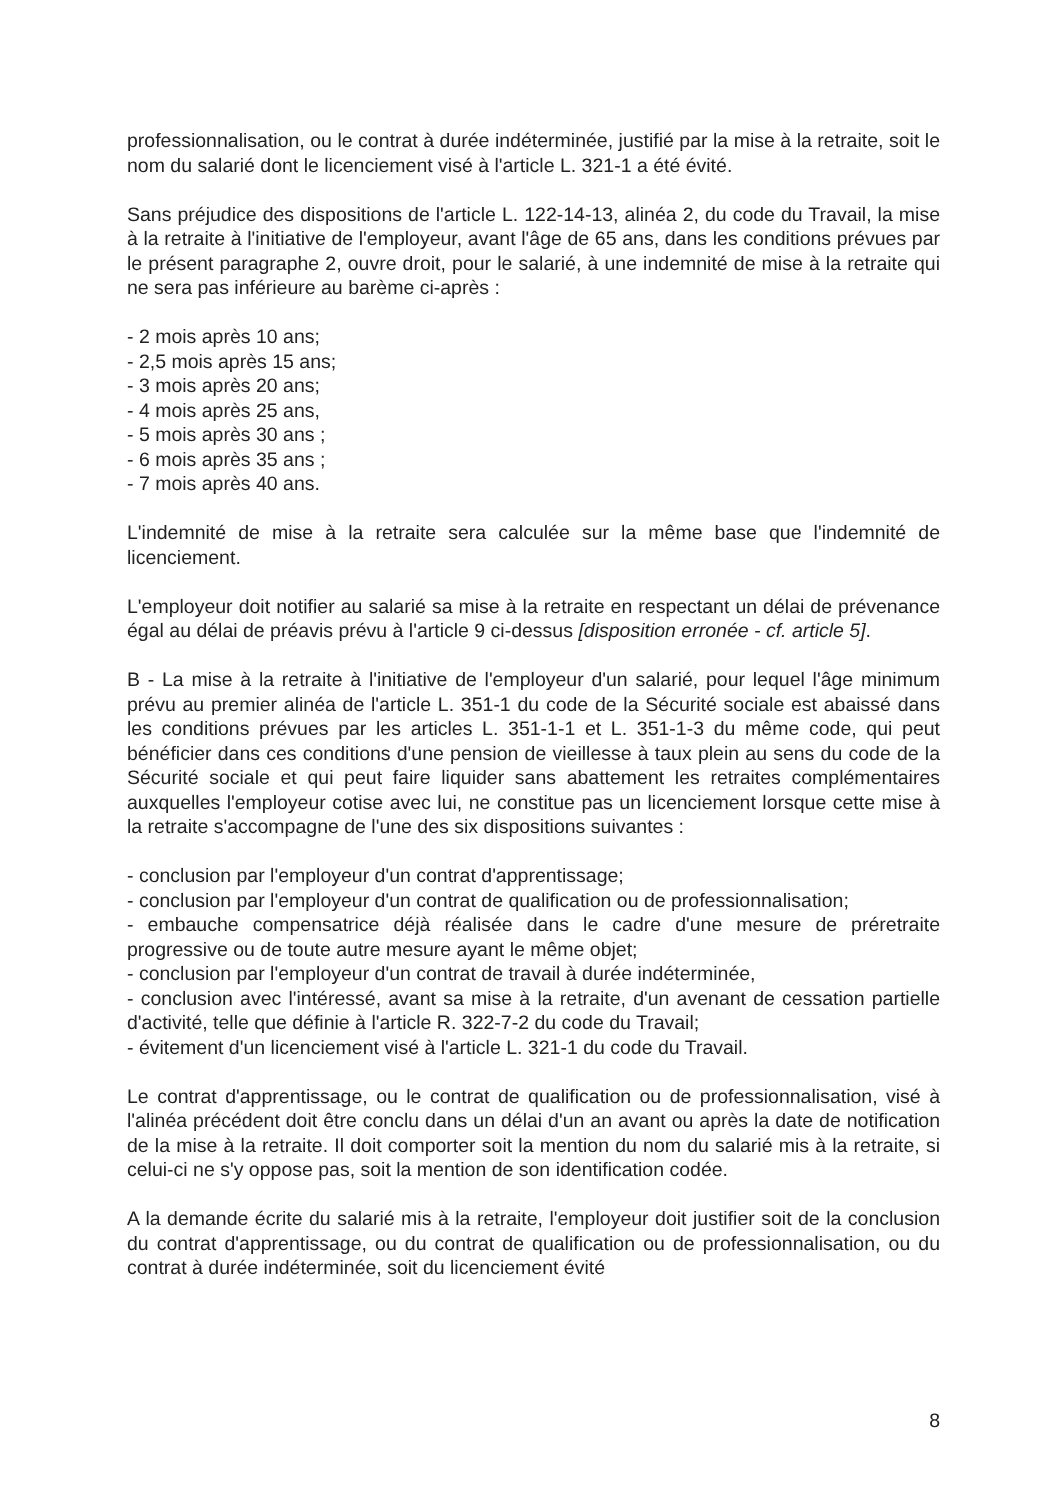professionnalisation, ou le contrat à durée indéterminée, justifié par la mise à la retraite, soit le nom du salarié dont le licenciement visé à l'article L. 321-1 a été évité.
Sans préjudice des dispositions de l'article L. 122-14-13, alinéa 2, du code du Travail, la mise à la retraite à l'initiative de l'employeur, avant l'âge de 65 ans, dans les conditions prévues par le présent paragraphe 2, ouvre droit, pour le salarié, à une indemnité de mise à la retraite qui ne sera pas inférieure au barème ci-après :
- 2 mois après 10 ans;
- 2,5 mois après 15 ans;
- 3 mois après 20 ans;
- 4 mois après 25 ans,
- 5 mois après 30 ans ;
- 6 mois après 35 ans ;
- 7 mois après 40 ans.
L'indemnité de mise à la retraite sera calculée sur la même base que l'indemnité de licenciement.
L'employeur doit notifier au salarié sa mise à la retraite en respectant un délai de prévenance égal au délai de préavis prévu à l'article 9 ci-dessus [disposition erronée - cf. article 5].
B - La mise à la retraite à l'initiative de l'employeur d'un salarié, pour lequel l'âge minimum prévu au premier alinéa de l'article L. 351-1 du code de la Sécurité sociale est abaissé dans les conditions prévues par les articles L. 351-1-1 et L. 351-1-3 du même code, qui peut bénéficier dans ces conditions d'une pension de vieillesse à taux plein au sens du code de la Sécurité sociale et qui peut faire liquider sans abattement les retraites complémentaires auxquelles l'employeur cotise avec lui, ne constitue pas un licenciement lorsque cette mise à la retraite s'accompagne de l'une des six dispositions suivantes :
- conclusion par l'employeur d'un contrat d'apprentissage;
- conclusion par l'employeur d'un contrat de qualification ou de professionnalisation;
- embauche compensatrice déjà réalisée dans le cadre d'une mesure de préretraite progressive ou de toute autre mesure ayant le même objet;
- conclusion par l'employeur d'un contrat de travail à durée indéterminée,
- conclusion avec l'intéressé, avant sa mise à la retraite, d'un avenant de cessation partielle d'activité, telle que définie à l'article R. 322-7-2 du code du Travail;
- évitement d'un licenciement visé à l'article L. 321-1 du code du Travail.
Le contrat d'apprentissage, ou le contrat de qualification ou de professionnalisation, visé à l'alinéa précédent doit être conclu dans un délai d'un an avant ou après la date de notification de la mise à la retraite. Il doit comporter soit la mention du nom du salarié mis à la retraite, si celui-ci ne s'y oppose pas, soit la mention de son identification codée.
A la demande écrite du salarié mis à la retraite, l'employeur doit justifier soit de la conclusion du contrat d'apprentissage, ou du contrat de qualification ou de professionnalisation, ou du contrat à durée indéterminée, soit du licenciement évité
8